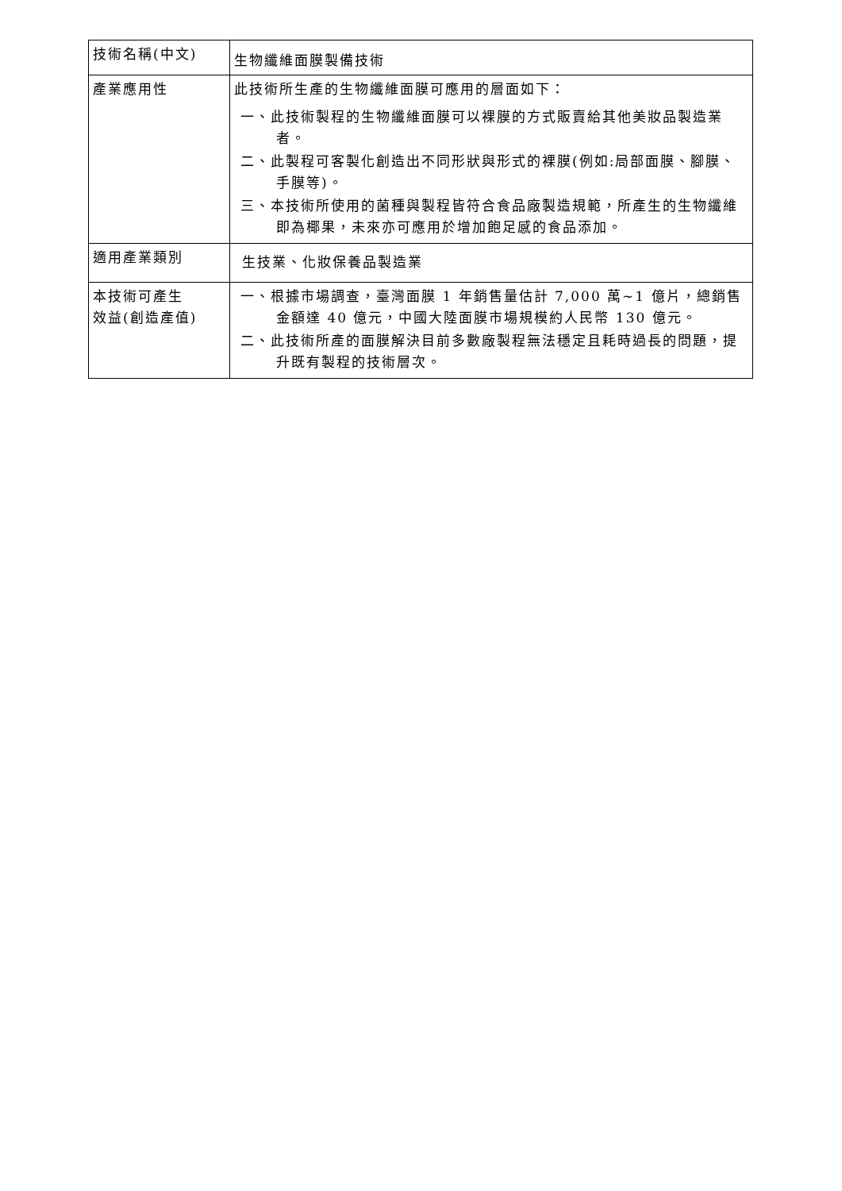| 技術名稱(中文) | 生物纖維面膜製備技術 |
| 產業應用性 | 此技術所生產的生物纖維面膜可應用的層面如下： 一、此技術製程的生物纖維面膜可以裸膜的方式販賣給其他美妝品製造業者。 二、此製程可客製化創造出不同形狀與形式的裸膜(例如:局部面膜、腳膜、手膜等)。 三、本技術所使用的菌種與製程皆符合食品廠製造規範，所產生的生物纖維即為椰果，未來亦可應用於增加飽足感的食品添加。 |
| 適用產業類別 | 生技業、化妝保養品製造業 |
| 本技術可產生 效益(創造產值) | 一、根據市場調查，臺灣面膜 1 年銷售量估計 7,000 萬~1 億片，總銷售金額達 40 億元，中國大陸面膜市場規模約人民幣 130 億元。 二、此技術所產的面膜解決目前多數廠製程無法穩定且耗時過長的問題，提升既有製程的技術層次。 |